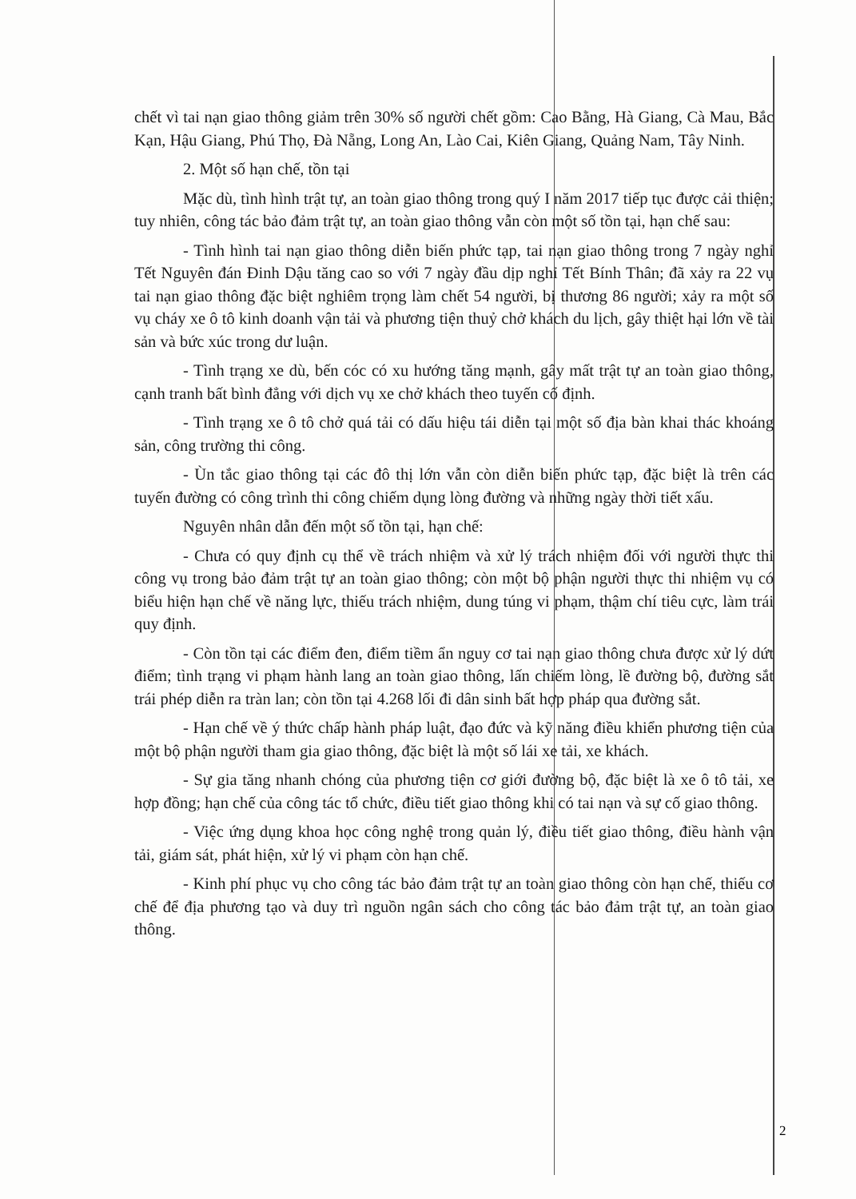chết vì tai nạn giao thông giảm trên 30% số người chết gồm: Cao Bằng, Hà Giang, Cà Mau, Bắc Kạn, Hậu Giang, Phú Thọ, Đà Nẵng, Long An, Lào Cai, Kiên Giang, Quảng Nam, Tây Ninh.
2. Một số hạn chế, tồn tại
Mặc dù, tình hình trật tự, an toàn giao thông trong quý I năm 2017 tiếp tục được cải thiện; tuy nhiên, công tác bảo đảm trật tự, an toàn giao thông vẫn còn một số tồn tại, hạn chế sau:
- Tình hình tai nạn giao thông diễn biến phức tạp, tai nạn giao thông trong 7 ngày nghỉ Tết Nguyên đán Đinh Dậu tăng cao so với 7 ngày đầu dịp nghỉ Tết Bính Thân; đã xảy ra 22 vụ tai nạn giao thông đặc biệt nghiêm trọng làm chết 54 người, bị thương 86 người; xảy ra một số vụ cháy xe ô tô kinh doanh vận tải và phương tiện thuỷ chở khách du lịch, gây thiệt hại lớn về tài sản và bức xúc trong dư luận.
- Tình trạng xe dù, bến cóc có xu hướng tăng mạnh, gây mất trật tự an toàn giao thông, cạnh tranh bất bình đẳng với dịch vụ xe chở khách theo tuyến cố định.
- Tình trạng xe ô tô chở quá tải có dấu hiệu tái diễn tại một số địa bàn khai thác khoáng sản, công trường thi công.
- Ùn tắc giao thông tại các đô thị lớn vẫn còn diễn biến phức tạp, đặc biệt là trên các tuyến đường có công trình thi công chiếm dụng lòng đường và những ngày thời tiết xấu.
Nguyên nhân dẫn đến một số tồn tại, hạn chế:
- Chưa có quy định cụ thể về trách nhiệm và xử lý trách nhiệm đối với người thực thi công vụ trong bảo đảm trật tự an toàn giao thông; còn một bộ phận người thực thi nhiệm vụ có biểu hiện hạn chế về năng lực, thiếu trách nhiệm, dung túng vi phạm, thậm chí tiêu cực, làm trái quy định.
- Còn tồn tại các điểm đen, điểm tiềm ẩn nguy cơ tai nạn giao thông chưa được xử lý dứt điểm; tình trạng vi phạm hành lang an toàn giao thông, lấn chiếm lòng, lề đường bộ, đường sắt trái phép diễn ra tràn lan; còn tồn tại 4.268 lối đi dân sinh bất hợp pháp qua đường sắt.
- Hạn chế về ý thức chấp hành pháp luật, đạo đức và kỹ năng điều khiển phương tiện của một bộ phận người tham gia giao thông, đặc biệt là một số lái xe tải, xe khách.
- Sự gia tăng nhanh chóng của phương tiện cơ giới đường bộ, đặc biệt là xe ô tô tải, xe hợp đồng; hạn chế của công tác tổ chức, điều tiết giao thông khi có tai nạn và sự cố giao thông.
- Việc ứng dụng khoa học công nghệ trong quản lý, điều tiết giao thông, điều hành vận tải, giám sát, phát hiện, xử lý vi phạm còn hạn chế.
- Kinh phí phục vụ cho công tác bảo đảm trật tự an toàn giao thông còn hạn chế, thiếu cơ chế để địa phương tạo và duy trì nguồn ngân sách cho công tác bảo đảm trật tự, an toàn giao thông.
2